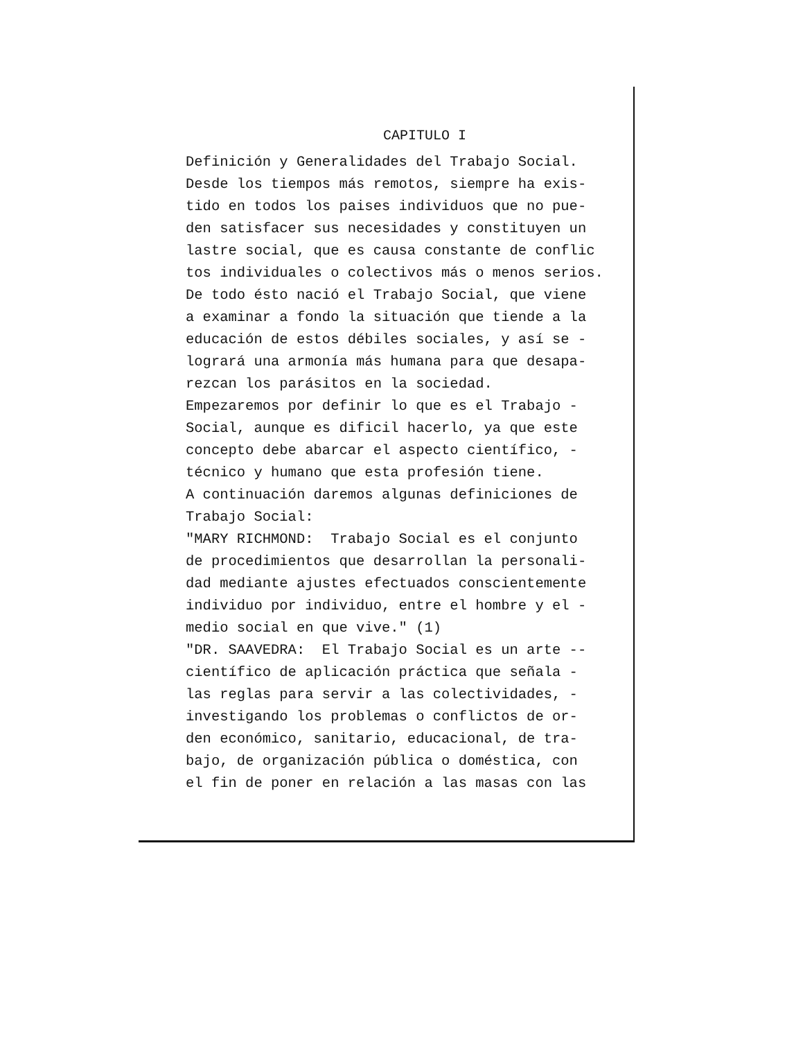CAPITULO I
Definición y Generalidades del Trabajo Social. Desde los tiempos más remotos, siempre ha exis- tido en todos los paises individuos que no pue- den satisfacer sus necesidades y constituyen un lastre social, que es causa constante de conflic tos individuales o colectivos más o menos serios. De todo ésto nació el Trabajo Social, que viene a examinar a fondo la situación que tiende a la educación de estos débiles sociales, y así se - logrará una armonía más humana para que desapa- rezcan los parásitos en la sociedad. Empezaremos por definir lo que es el Trabajo - Social, aunque es dificil hacerlo, ya que este concepto debe abarcar el aspecto científico, - técnico y humano que esta profesión tiene. A continuación daremos algunas definiciones de Trabajo Social: "MARY RICHMOND: Trabajo Social es el conjunto de procedimientos que desarrollan la personali- dad mediante ajustes efectuados conscientemente individuo por individuo, entre el hombre y el - medio social en que vive." (1) "DR. SAAVEDRA: El Trabajo Social es un arte -- científico de aplicación práctica que señala - las reglas para servir a las colectividades, - investigando los problemas o conflictos de or- den económico, sanitario, educacional, de tra- bajo, de organización pública o doméstica, con el fin de poner en relación a las masas con las